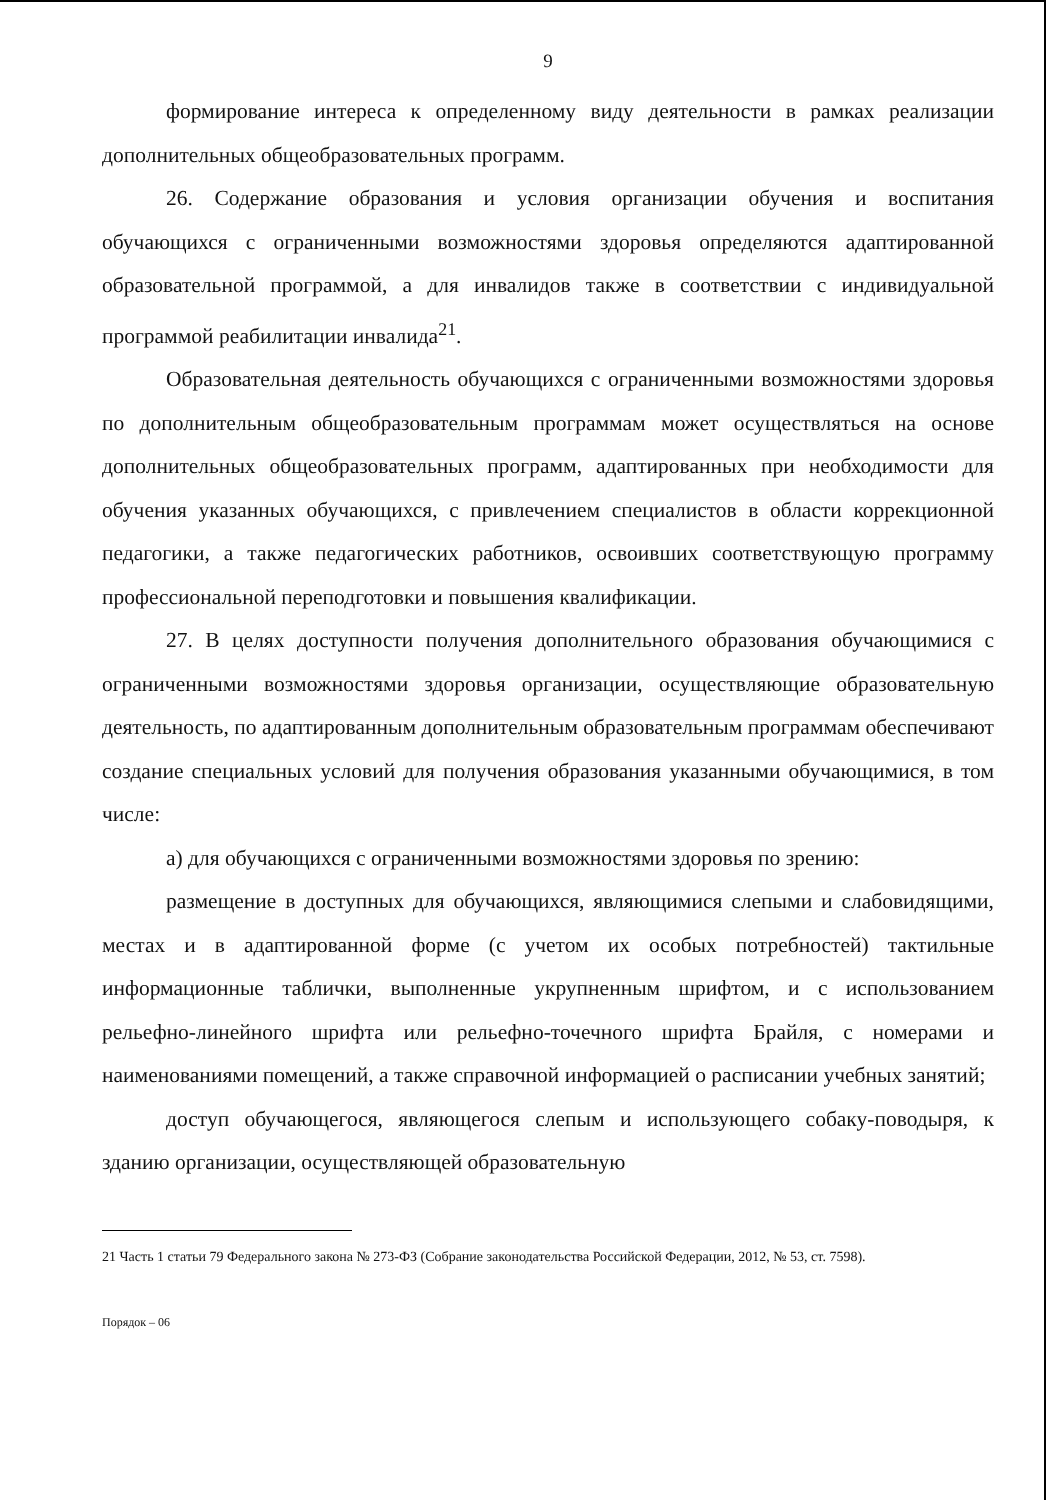9
формирование интереса к определенному виду деятельности в рамках реализации дополнительных общеобразовательных программ.
26. Содержание образования и условия организации обучения и воспитания обучающихся с ограниченными возможностями здоровья определяются адаптированной образовательной программой, а для инвалидов также в соответствии с индивидуальной программой реабилитации инвалида<sup>21</sup>.
Образовательная деятельность обучающихся с ограниченными возможностями здоровья по дополнительным общеобразовательным программам может осуществляться на основе дополнительных общеобразовательных программ, адаптированных при необходимости для обучения указанных обучающихся, с привлечением специалистов в области коррекционной педагогики, а также педагогических работников, освоивших соответствующую программу профессиональной переподготовки и повышения квалификации.
27. В целях доступности получения дополнительного образования обучающимися с ограниченными возможностями здоровья организации, осуществляющие образовательную деятельность, по адаптированным дополнительным образовательным программам обеспечивают создание специальных условий для получения образования указанными обучающимися, в том числе:
а) для обучающихся с ограниченными возможностями здоровья по зрению:
размещение в доступных для обучающихся, являющимися слепыми и слабовидящими, местах и в адаптированной форме (с учетом их особых потребностей) тактильные информационные таблички, выполненные укрупненным шрифтом, и с использованием рельефно-линейного шрифта или рельефно-точечного шрифта Брайля, с номерами и наименованиями помещений, а также справочной информацией о расписании учебных занятий;
доступ обучающегося, являющегося слепым и использующего собаку-поводыря, к зданию организации, осуществляющей образовательную
21 Часть 1 статьи 79 Федерального закона № 273-ФЗ (Собрание законодательства Российской Федерации, 2012, № 53, ст. 7598).
Порядок – 06